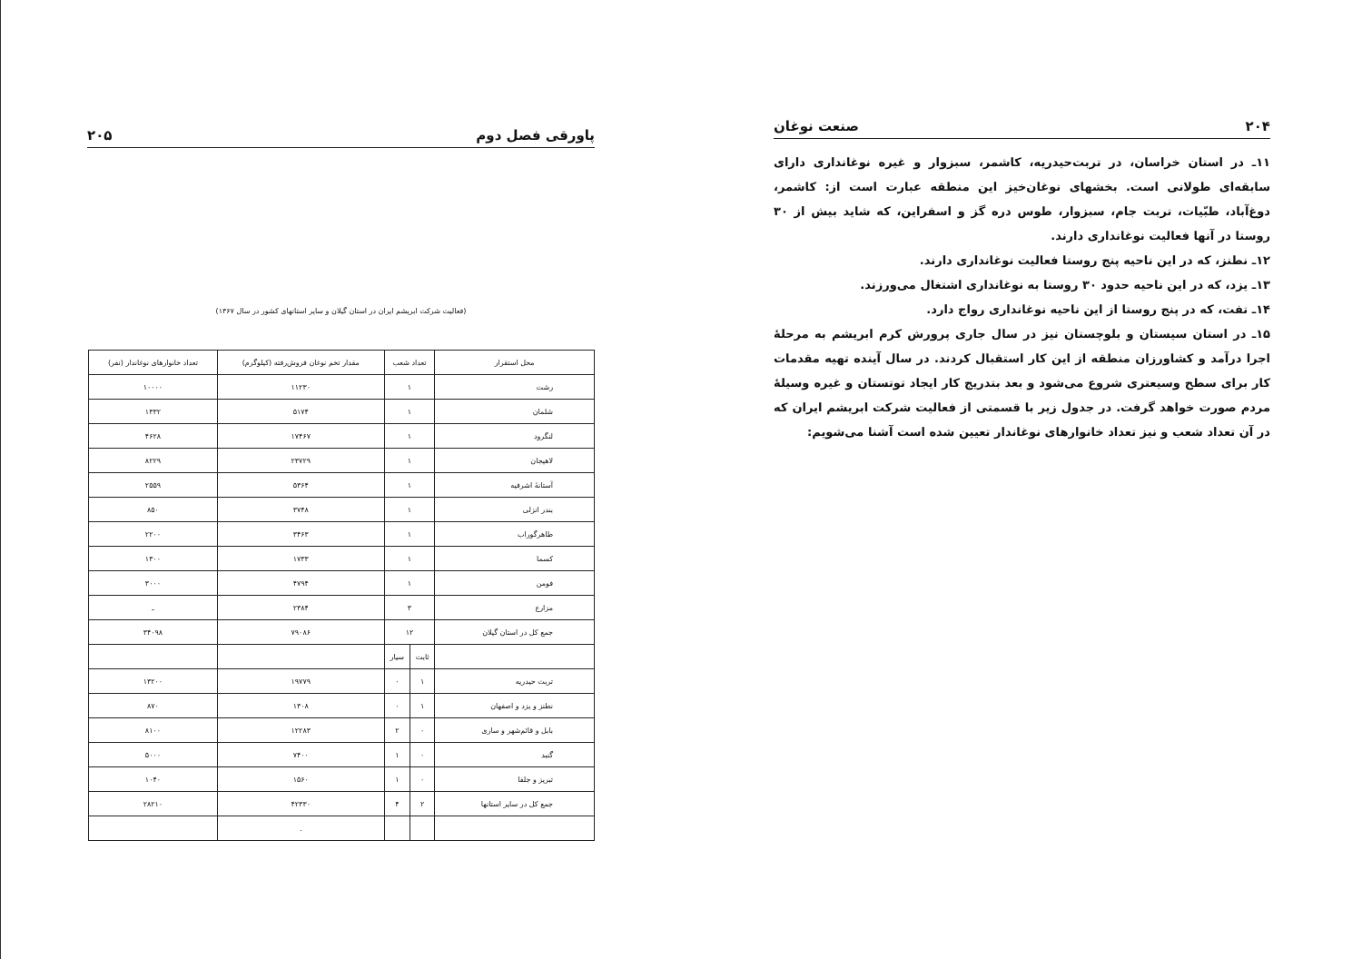پاورقی فصل دوم ۲۰۵
(فعالیت شرکت ابریشم ایران در استان گیلان و سایر استانهای کشور در سال ۱۳۶۷)
| محل استقرار | تعداد شعب | | مقدار تخم نوغان فروش‌رفته (کیلوگرم) | تعداد خانوارهای نوغاندار (نفر) |
| --- | --- | --- | --- | --- |
| رشت | ۱ | | ۱۱۲۳۰ | ۱۰۰۰۰ |
| شلمان | ۱ | | ۵۱۷۴ | ۱۳۳۲ |
| لنگرود | ۱ | | ۱۷۴۶۷ | ۴۶۲۸ |
| لاهیجان | ۱ | | ۲۳۷۲۹ | ۸۲۲۹ |
| آستانهٔ اشرفیه | ۱ | | ۵۳۶۴ | ۲۵۵۹ |
| بندر انزلی | ۱ | | ۳۷۴۸ | ۸۵۰ |
| طاهرگوراب | ۱ | | ۳۴۶۳ | ۲۲۰۰ |
| کسما | ۱ | | ۱۷۳۳ | ۱۳۰۰ |
| فومن | ۱ | | ۴۷۹۴ | ۳۰۰۰ |
| مزارع | ۳ | | ۲۳۸۴ | ـ |
| جمع کل در استان گیلان | ۱۲ | | ۷۹۰۸۶ | ۳۴۰۹۸ |
| | ثابت | سیار | | |
| تربت حیدریه | ۱ | ۰ | ۱۹۷۷۹ | ۱۳۲۰۰ |
| نطنز و یزد و اصفهان | ۱ | ۰ | ۱۳۰۸ | ۸۷۰ |
| بابل و قائم‌شهر و ساری | ۰ | ۲ | ۱۲۲۸۳ | ۸۱۰۰ |
| گنبد | ۰ | ۱ | ۷۴۰۰ | ۵۰۰۰ |
| تبریز و جلفا | ۰ | ۱ | ۱۵۶۰ | ۱۰۴۰ |
| جمع کل در سایر استانها | ۲ | ۴ | ۴۲۳۳۰ | ۲۸۲۱۰ |
| | | | . | |
۲۰۴ صنعت نوغان
۱۱ـ در استان خراسان، در تربت‌حیدریه، کاشمر، سبزوار و غیره نوغانداری دارای سابقه‌ای طولانی است. بخشهای نوغان‌خیز این منطقه عبارت است از: کاشمر، دوغ‌آباد، طبّیات، تربت جام، سبزوار، طوس دره گز و اسفراین، که شاید بیش از ۳۰ روستا در آنها فعالیت نوغانداری دارند.
۱۲ـ نطنز، که در این ناحیه پنج روستا فعالیت نوغانداری دارند.
۱۳ـ یزد، که در این ناحیه حدود ۳۰ روستا به نوغانداری اشتغال می‌ورزند.
۱۴ـ تفت، که در پنج روستا از این ناحیه نوغانداری رواج دارد.
۱۵ـ در استان سیستان و بلوچستان نیز در سال جاری پرورش کرم ابریشم به مرحلهٔ اجرا درآمد و کشاورزان منطقه از این کار استقبال کردند. در سال آینده تهیه مقدمات کار برای سطح وسیعتری شروع می‌شود و بعد بتدریج کار ایجاد توتستان و غیره وسیلهٔ مردم صورت خواهد گرفت. در جدول زیر با قسمتی از فعالیت شرکت ابریشم ایران که در آن تعداد شعب و نیز تعداد خانوارهای نوغاندار تعیین شده است آشنا می‌شویم: